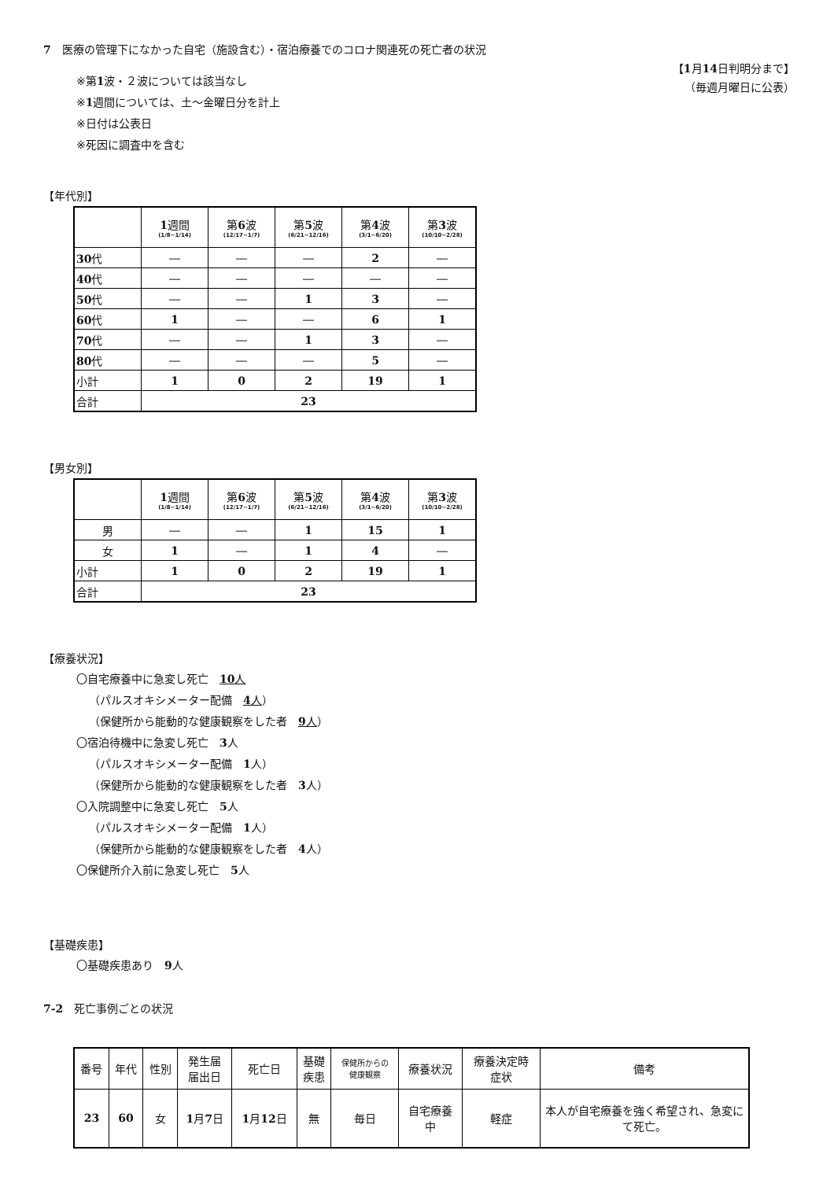7　医療の管理下になかった自宅（施設含む）・宿泊療養でのコロナ関連死の死亡者の状況
【1月14日判明分まで】
（毎週月曜日に公表）
※第1波・２波については該当なし
※1週間については、土～金曜日分を計上
※日付は公表日
※死因に調査中を含む
【年代別】
| | 1 週間 (1/8~1/14) | 第 6 波 (12/17~1/7) | 第 5 波 (6/21~12/16) | 第 4 波 (3/1~6/20) | 第 3 波 (10/10~2/28) |
| --- | --- | --- | --- | --- | --- |
| 30 代 | ― | ― | ― | 2 | ― |
| 40 代 | ― | ― | ― | ― | ― |
| 50 代 | ― | ― | 1 | 3 | ― |
| 60 代 | 1 | ― | ― | 6 | 1 |
| 70 代 | ― | ― | 1 | 3 | ― |
| 80 代 | ― | ― | ― | 5 | ― |
| 小計 | 1 | 0 | 2 | 19 | 1 |
| 合計 | 23 | | | | |
【男女別】
| | 1 週間 (1/8~1/14) | 第 6 波 (12/17~1/7) | 第 5 波 (6/21~12/16) | 第 4 波 (3/1~6/20) | 第 3 波 (10/10~2/28) |
| --- | --- | --- | --- | --- | --- |
| 男 | ― | ― | 1 | 15 | 1 |
| 女 | 1 | ― | 1 | 4 | ― |
| 小計 | 1 | 0 | 2 | 19 | 1 |
| 合計 | 23 | | | | |
【療養状況】
〇自宅療養中に急変し死亡　10人
（パルスオキシメーター配備　4人）
（保健所から能動的な健康観察をした者　9人）
〇宿泊待機中に急変し死亡　3人
（パルスオキシメーター配備　1人）
（保健所から能動的な健康観察をした者　3人）
〇入院調整中に急変し死亡　5人
（パルスオキシメーター配備　1人）
（保健所から能動的な健康観察をした者　4人）
〇保健所介入前に急変し死亡　5人
【基礎疾患】
〇基礎疾患あり　9人
7-2　死亡事例ごとの状況
| 番号 | 年代 | 性別 | 発生届 届出日 | 死亡日 | 基礎 疾患 | 保健所からの 健康観察 | 療養状況 | 療養決定時 症状 | 備考 |
| 23 | 60 | 女 | 1 月 7 日 | 1 月 12 日 | 無 | 毎日 | 自宅療養 中 | 軽症 | 本人が自宅療養を強く希望され、急変にて死亡。 |